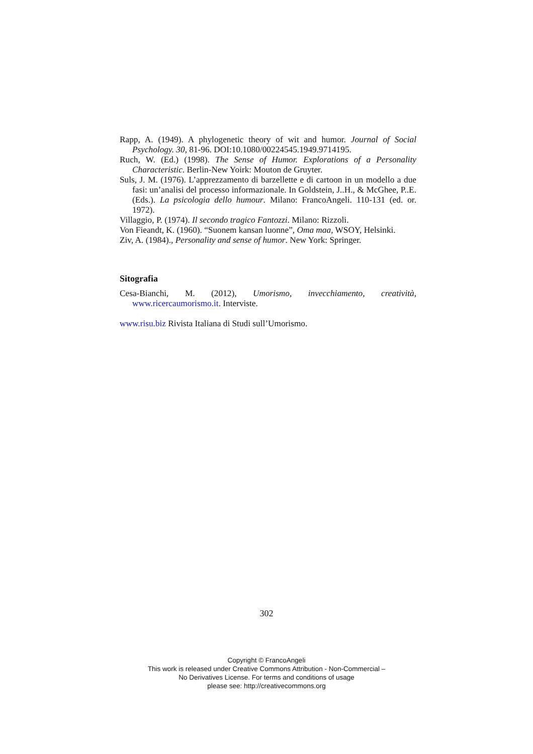Rapp, A. (1949). A phylogenetic theory of wit and humor. Journal of Social Psychology. 30, 81-96. DOI:10.1080/00224545.1949.9714195.
Ruch, W. (Ed.) (1998). The Sense of Humor. Explorations of a Personality Characteristic. Berlin-New Yoirk: Mouton de Gruyter.
Suls, J. M. (1976). L’apprezzamento di barzellette e di cartoon in un modello a due fasi: un’analisi del processo informazionale. In Goldstein, J..H., & McGhee, P..E. (Eds.). La psicologia dello humour. Milano: FrancoAngeli. 110-131 (ed. or. 1972).
Villaggio, P. (1974). Il secondo tragico Fantozzi. Milano: Rizzoli.
Von Fieandt, K. (1960). “Suonem kansan luonne”, Oma maa, WSOY, Helsinki.
Ziv, A. (1984)., Personality and sense of humor. New York: Springer.
Sitografia
Cesa-Bianchi, M. (2012), Umorismo, invecchiamento, creatività, www.ricercaumorismo.it. Interviste.
www.risu.biz Rivista Italiana di Studi sull’Umorismo.
302
Copyright © FrancoAngeli
This work is released under Creative Commons Attribution - Non-Commercial –
No Derivatives License. For terms and conditions of usage
please see: http://creativecommons.org